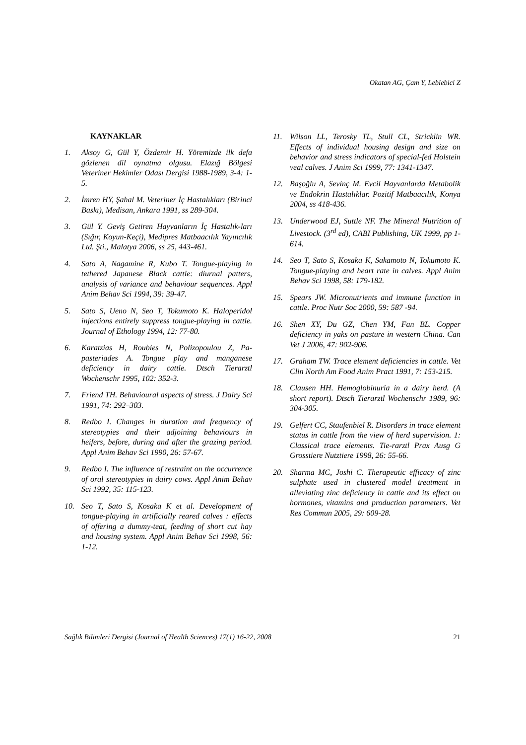Okatan AG, Çam Y, Leblebici Z
KAYNAKLAR
1. Aksoy G, Gül Y, Özdemir H. Yöremizde ilk defa gözlenen dil oynatma olgusu. Elazığ Bölgesi Veteriner Hekimler Odası Dergisi 1988-1989, 3-4: 1-5.
2. İmren HY, Şahal M. Veteriner İç Hastalıkları (Birinci Baskı), Medisan, Ankara 1991, ss 289-304.
3. Gül Y. Geviş Getiren Hayvanların İç Hastalık-ları (Sığır, Koyun-Keçi), Medipres Matbaacılık Yayıncılık Ltd. Şti., Malatya 2006, ss 25, 443-461.
4. Sato A, Nagamine R, Kubo T. Tongue-playing in tethered Japanese Black cattle: diurnal patters, analysis of variance and behaviour sequences. Appl Anim Behav Sci 1994, 39: 39-47.
5. Sato S, Ueno N, Seo T, Tokumoto K. Haloperidol injections entirely suppress tongue-playing in cattle. Journal of Ethology 1994, 12: 77-80.
6. Karatzias H, Roubies N, Polizopoulou Z, Pa-pasteriades A. Tongue play and manganese deficiency in dairy cattle. Dtsch Tierarztl Wochenschr 1995, 102: 352-3.
7. Friend TH. Behavioural aspects of stress. J Dairy Sci 1991, 74: 292–303.
8. Redbo I. Changes in duration and frequency of stereotypies and their adjoining behaviours in heifers, before, during and after the grazing period. Appl Anim Behav Sci 1990, 26: 57-67.
9. Redbo I. The influence of restraint on the occurrence of oral stereotypies in dairy cows. Appl Anim Behav Sci 1992, 35: 115-123.
10. Seo T, Sato S, Kosaka K et al. Development of tongue-playing in artificially reared calves : effects of offering a dummy-teat, feeding of short cut hay and housing system. Appl Anim Behav Sci 1998, 56: 1-12.
11. Wilson LL, Terosky TL, Stull CL, Stricklin WR. Effects of individual housing design and size on behavior and stress indicators of special-fed Holstein veal calves. J Anim Sci 1999, 77: 1341-1347.
12. Başoğlu A, Sevinç M. Evcil Hayvanlarda Metabolik ve Endokrin Hastalıklar. Pozitif Matbaacılık, Konya 2004, ss 418-436.
13. Underwood EJ, Suttle NF. The Mineral Nutrition of Livestock. (3<sup>rd</sup> ed), CABI Publishing, UK 1999, pp 1-614.
14. Seo T, Sato S, Kosaka K, Sakamoto N, Tokumoto K. Tongue-playing and heart rate in calves. Appl Anim Behav Sci 1998, 58: 179-182.
15. Spears JW. Micronutrients and immune function in cattle. Proc Nutr Soc 2000, 59: 587 -94.
16. Shen XY, Du GZ, Chen YM, Fan BL. Copper deficiency in yaks on pasture in western China. Can Vet J 2006, 47: 902-906.
17. Graham TW. Trace element deficiencies in cattle. Vet Clin North Am Food Anim Pract 1991, 7: 153-215.
18. Clausen HH. Hemoglobinuria in a dairy herd. (A short report). Dtsch Tierarztl Wochenschr 1989, 96: 304-305.
19. Gelfert CC, Staufenbiel R. Disorders in trace element status in cattle from the view of herd supervision. 1: Classical trace elements. Tie-rarztl Prax Ausg G Grosstiere Nutztiere 1998, 26: 55-66.
20. Sharma MC, Joshi C. Therapeutic efficacy of zinc sulphate used in clustered model treatment in alleviating zinc deficiency in cattle and its effect on hormones, vitamins and production parameters. Vet Res Commun 2005, 29: 609-28.
Sağlık Bilimleri Dergisi (Journal of Health Sciences) 17(1) 16-22, 2008 21